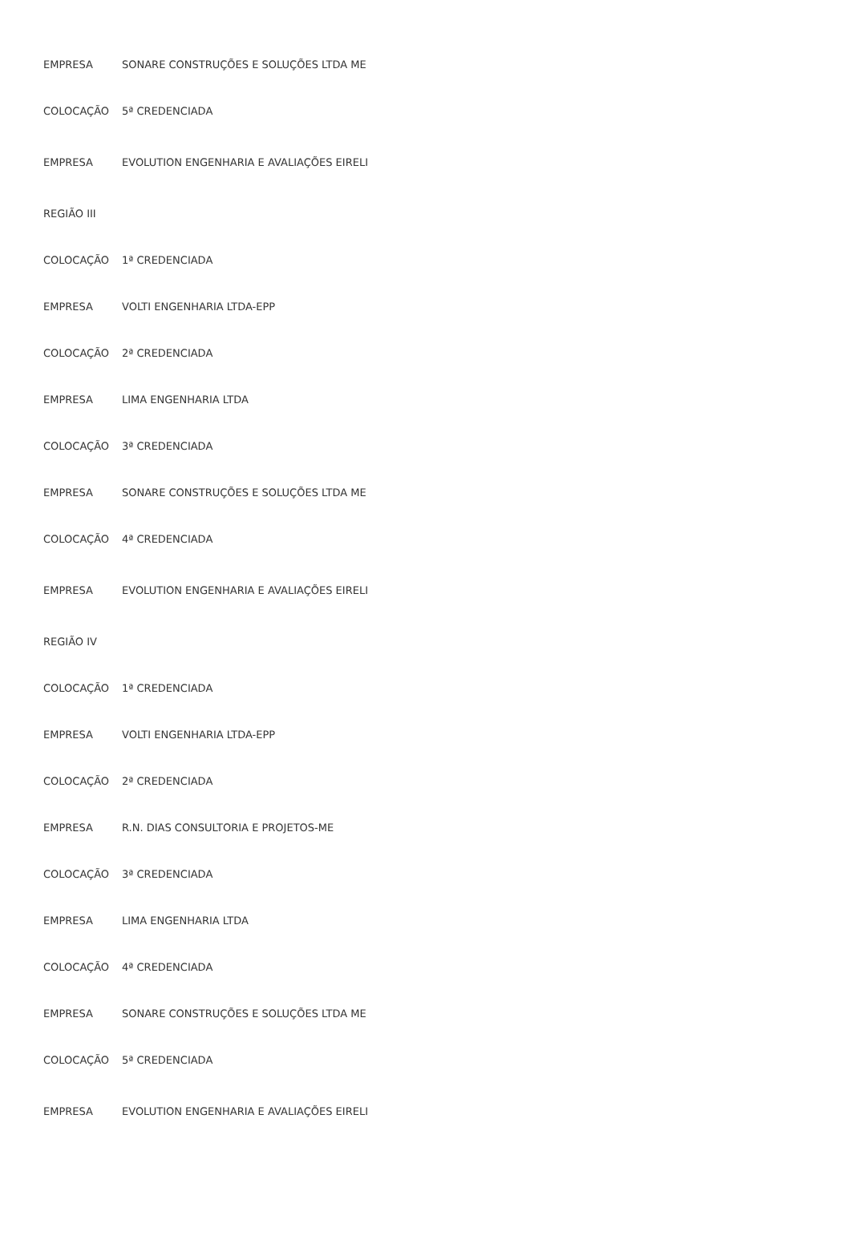| EMPRESA | SONARE CONSTRUÇÕES E SOLUÇÕES LTDA ME |
| COLOCAÇÃO | 5ª CREDENCIADA |
| EMPRESA | EVOLUTION ENGENHARIA E AVALIAÇÕES EIRELI |
| REGIÃO III | |
| COLOCAÇÃO | 1ª CREDENCIADA |
| EMPRESA | VOLTI ENGENHARIA LTDA-EPP |
| COLOCAÇÃO | 2ª CREDENCIADA |
| EMPRESA | LIMA ENGENHARIA LTDA |
| COLOCAÇÃO | 3ª CREDENCIADA |
| EMPRESA | SONARE CONSTRUÇÕES E SOLUÇÕES LTDA ME |
| COLOCAÇÃO | 4ª CREDENCIADA |
| EMPRESA | EVOLUTION ENGENHARIA E AVALIAÇÕES EIRELI |
| REGIÃO IV | |
| COLOCAÇÃO | 1ª CREDENCIADA |
| EMPRESA | VOLTI ENGENHARIA LTDA-EPP |
| COLOCAÇÃO | 2ª CREDENCIADA |
| EMPRESA | R.N. DIAS CONSULTORIA E PROJETOS-ME |
| COLOCAÇÃO | 3ª CREDENCIADA |
| EMPRESA | LIMA ENGENHARIA LTDA |
| COLOCAÇÃO | 4ª CREDENCIADA |
| EMPRESA | SONARE CONSTRUÇÕES E SOLUÇÕES LTDA ME |
| COLOCAÇÃO | 5ª CREDENCIADA |
| EMPRESA | EVOLUTION ENGENHARIA E AVALIAÇÕES EIRELI |